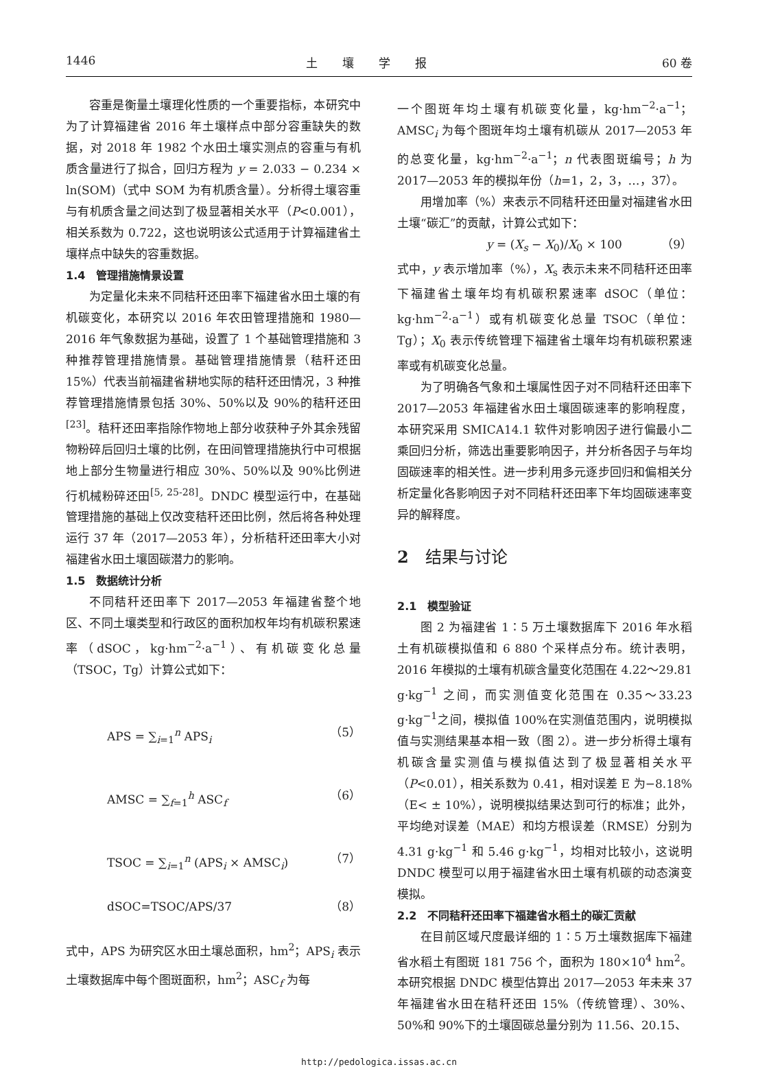1446 土壤学报 60 卷
容重是衡量土壤理化性质的一个重要指标，本研究中为了计算福建省 2016 年土壤样点中部分容重缺失的数据，对 2018 年 1982 个水田土壤实测点的容重与有机质含量进行了拟合，回归方程为 y = 2.033 − 0.234 × ln(SOM)（式中 SOM 为有机质含量）。分析得土壤容重与有机质含量之间达到了极显著相关水平（P<0.001），相关系数为 0.722，这也说明该公式适用于计算福建省土壤样点中缺失的容重数据。
1.4　管理措施情景设置
为定量化未来不同秸秆还田率下福建省水田土壤的有机碳变化，本研究以 2016 年农田管理措施和 1980—2016 年气象数据为基础，设置了 1 个基础管理措施和 3 种推荐管理措施情景。基础管理措施情景（秸秆还田 15%）代表当前福建省耕地实际的秸秆还田情况，3 种推荐管理措施情景包括 30%、50%以及 90%的秸秆还田<sup>[23]</sup>。秸秆还田率指除作物地上部分收获种子外其余残留物粉碎后回归土壤的比例，在田间管理措施执行中可根据地上部分生物量进行相应 30%、50%以及 90%比例进行机械粉碎还田<sup>[5, 25-28]</sup>。DNDC 模型运行中，在基础管理措施的基础上仅改变秸秆还田比例，然后将各种处理运行 37 年（2017—2053 年），分析秸秆还田率大小对福建省水田土壤固碳潜力的影响。
1.5　数据统计分析
不同秸秆还田率下 2017—2053 年福建省整个地区、不同土壤类型和行政区的面积加权年均有机碳积累速率（dSOC，kg·hm<sup>−2</sup>·a<sup>−1</sup>）、有机碳变化总量（TSOC，Tg）计算公式如下：
APS = ∑<sub>i=1</sub><sup>n</sup> APS<sub>i</sub> （5）
AMSC = ∑<sub>f=1</sub><sup>h</sup> ASC<sub>f</sub> （6）
TSOC = ∑<sub>i=1</sub><sup>n</sup> (APS<sub>i</sub> × AMSC<sub>i</sub>) （7）
dSOC=TSOC/APS/37 （8）
式中，APS 为研究区水田土壤总面积，hm<sup>2</sup>；APS<sub>i</sub> 表示土壤数据库中每个图斑面积，hm<sup>2</sup>；ASC<sub>f</sub> 为每
一个图斑年均土壤有机碳变化量，kg·hm<sup>−2</sup>·a<sup>−1</sup>；AMSC<sub>i</sub> 为每个图斑年均土壤有机碳从 2017—2053 年的总变化量，kg·hm<sup>−2</sup>·a<sup>−1</sup>；n 代表图斑编号；h 为 2017—2053 年的模拟年份（h=1，2，3，…，37）。
用增加率（%）来表示不同秸秆还田量对福建省水田土壤“碳汇”的贡献，计算公式如下：
y = (X<sub>s</sub> − X<sub>0</sub>)/X<sub>0</sub> × 100 （9）
式中，y 表示增加率（%），X<sub>s</sub> 表示未来不同秸秆还田率下福建省土壤年均有机碳积累速率 dSOC（单位：kg·hm<sup>−2</sup>·a<sup>−1</sup>）或有机碳变化总量 TSOC（单位：Tg）；X<sub>0</sub> 表示传统管理下福建省土壤年均有机碳积累速率或有机碳变化总量。
为了明确各气象和土壤属性因子对不同秸秆还田率下 2017—2053 年福建省水田土壤固碳速率的影响程度，本研究采用 SMICA14.1 软件对影响因子进行偏最小二乘回归分析，筛选出重要影响因子，并分析各因子与年均固碳速率的相关性。进一步利用多元逐步回归和偏相关分析定量化各影响因子对不同秸秆还田率下年均固碳速率变异的解释度。
2　结果与讨论
2.1　模型验证
图 2 为福建省 1∶5 万土壤数据库下 2016 年水稻土有机碳模拟值和 6 880 个采样点分布。统计表明，2016 年模拟的土壤有机碳含量变化范围在 4.22～29.81 g·kg<sup>−1</sup> 之间，而实测值变化范围在 0.35～33.23 g·kg<sup>−1</sup>之间，模拟值 100%在实测值范围内，说明模拟值与实测结果基本相一致（图 2）。进一步分析得土壤有机碳含量实测值与模拟值达到了极显著相关水平（P<0.01），相关系数为 0.41，相对误差 E 为−8.18%（E< ± 10%），说明模拟结果达到可行的标准；此外，平均绝对误差（MAE）和均方根误差（RMSE）分别为 4.31 g·kg<sup>−1</sup> 和 5.46 g·kg<sup>−1</sup>，均相对比较小，这说明 DNDC 模型可以用于福建省水田土壤有机碳的动态演变模拟。
2.2　不同秸秆还田率下福建省水稻土的碳汇贡献
在目前区域尺度最详细的 1∶5 万土壤数据库下福建省水稻土有图斑 181 756 个，面积为 180×10<sup>4</sup> hm<sup>2</sup>。本研究根据 DNDC 模型估算出 2017—2053 年未来 37 年福建省水田在秸秆还田 15%（传统管理）、30%、50%和 90%下的土壤固碳总量分别为 11.56、20.15、
http://pedologica.issas.ac.cn